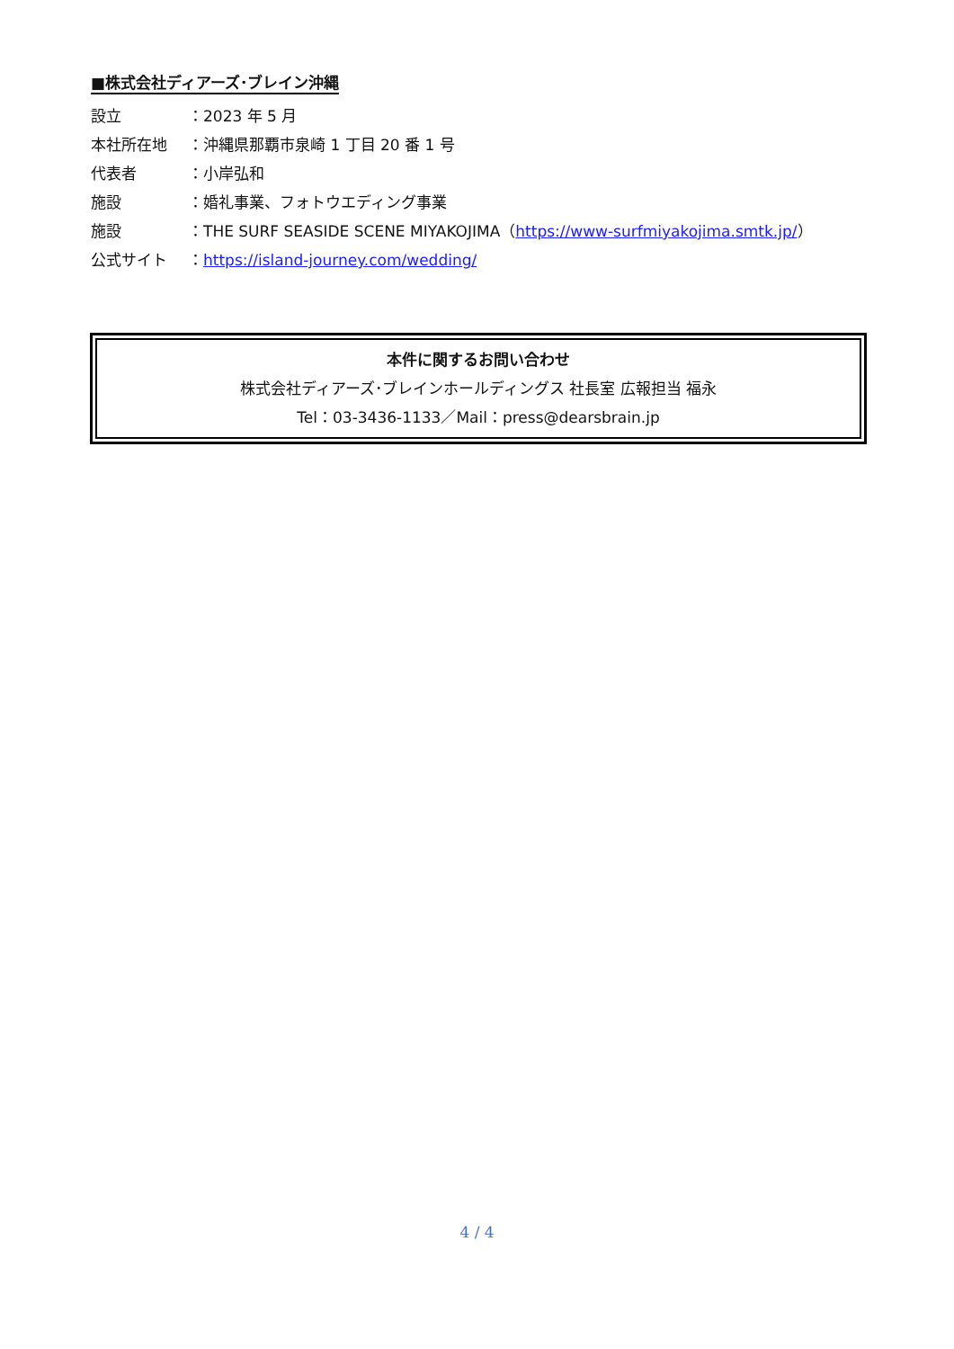■株式会社ディアーズ･ブレイン沖縄
設立 ：2023 年 5 月
本社所在地 ：沖縄県那覇市泉崎 1 丁目 20 番 1 号
代表者 ：小岸弘和
施設 ：婚礼事業、フォトウエディング事業
施設 ：THE SURF SEASIDE SCENE MIYAKOJIMA（https://www-surfmiyakojima.smtk.jp/）
公式サイト ：https://island-journey.com/wedding/
本件に関するお問い合わせ
株式会社ディアーズ･ブレインホールディングス 社長室 広報担当 福永
Tel：03-3436-1133／Mail：press@dearsbrain.jp
4 / 4